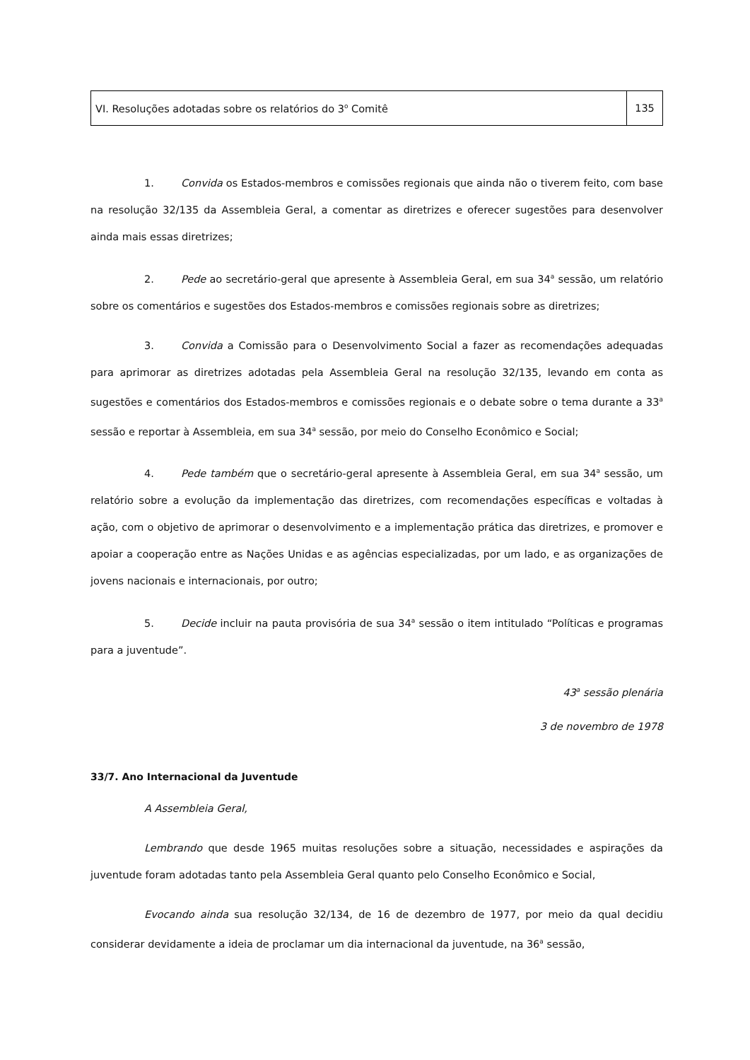VI. Resoluções adotadas sobre os relatórios do 3<sup>o</sup> Comitê
135
1. Convida os Estados-membros e comissões regionais que ainda não o tiverem feito, com base na resolução 32/135 da Assembleia Geral, a comentar as diretrizes e oferecer sugestões para desenvolver ainda mais essas diretrizes;
2. Pede ao secretário-geral que apresente à Assembleia Geral, em sua 34<sup>a</sup> sessão, um relatório sobre os comentários e sugestões dos Estados-membros e comissões regionais sobre as diretrizes;
3. Convida a Comissão para o Desenvolvimento Social a fazer as recomendações adequadas para aprimorar as diretrizes adotadas pela Assembleia Geral na resolução 32/135, levando em conta as sugestões e comentários dos Estados-membros e comissões regionais e o debate sobre o tema durante a 33<sup>a</sup> sessão e reportar à Assembleia, em sua 34<sup>a</sup> sessão, por meio do Conselho Econômico e Social;
4. Pede também que o secretário-geral apresente à Assembleia Geral, em sua 34<sup>a</sup> sessão, um relatório sobre a evolução da implementação das diretrizes, com recomendações específicas e voltadas à ação, com o objetivo de aprimorar o desenvolvimento e a implementação prática das diretrizes, e promover e apoiar a cooperação entre as Nações Unidas e as agências especializadas, por um lado, e as organizações de jovens nacionais e internacionais, por outro;
5. Decide incluir na pauta provisória de sua 34<sup>a</sup> sessão o item intitulado “Políticas e programas para a juventude”.
43<sup>a</sup> sessão plenária
3 de novembro de 1978
33/7. Ano Internacional da Juventude
A Assembleia Geral,
Lembrando que desde 1965 muitas resoluções sobre a situação, necessidades e aspirações da juventude foram adotadas tanto pela Assembleia Geral quanto pelo Conselho Econômico e Social,
Evocando ainda sua resolução 32/134, de 16 de dezembro de 1977, por meio da qual decidiu considerar devidamente a ideia de proclamar um dia internacional da juventude, na 36<sup>a</sup> sessão,